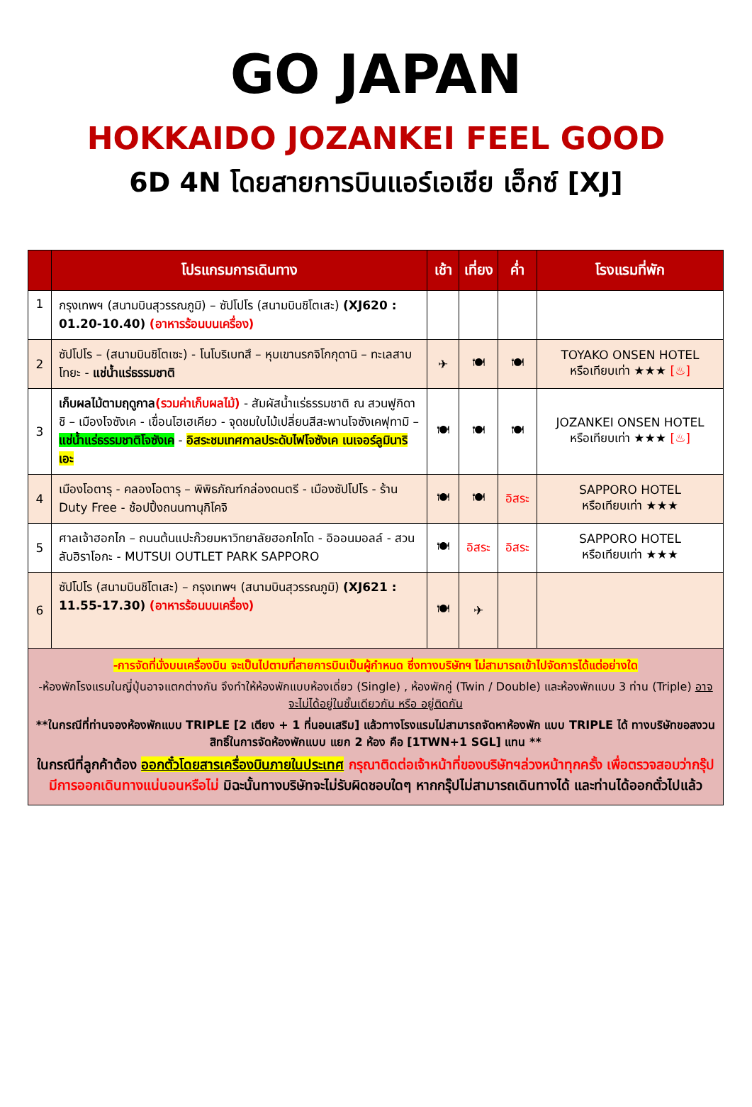GO JAPAN
HOKKAIDO JOZANKEI FEEL GOOD
6D 4N โดยสายการบินแอร์เอเชีย เอ็กซ์ [XJ]
| | โปรแกรมการเดินทาง | เช้า | เที่ยง | ค่ำ | โรงแรมที่พัก |
| --- | --- | --- | --- | --- | --- |
| 1 | กรุงเทพฯ (สนามบินสุวรรณภูมิ) – ซัปโปโร (สนามบินชิโตเสะ) (XJ620 : 01.20-10.40) (อาหารร้อนบนเครื่อง) | | | | |
| 2 | ซัปโปโร – (สนามบินชิโตเซะ) - โนโบริเบทสึ – หุบเขานรกจิโกกุดานิ – ทะเลสาบโทยะ - แช่น้ำแร่ธรรมชาติ | ✈ | 🍽 | 🍽 | TOYAKO ONSEN HOTEL หรือเทียบเท่า ★★★ [♨] |
| 3 | เก็บผลไม้ตามฤดูกาล (รวมค่าเก็บผลไม้) - สัมผัสน้ำแร่ธรรมชาติ ณ สวนฟูกิดาชิ – เมืองโจซังเค - เขื่อนโฮเฮเคียว - จุดชมใบไม้เปลี่ยนสีสะพานโจซังเคฟุทามิ – แช่น้ำแร่ธรรมชาติโจซังเค - อิสระชมเทศกาลประดับไฟโจซังเค เนเจอร์ลูมินาริเอะ | 🍽 | 🍽 | 🍽 | JOZANKEI ONSEN HOTEL หรือเทียบเท่า ★★★ [♨] |
| 4 | เมืองโอตารุ - คลองโอตารุ – พิพิธภัณฑ์กล่องดนตรี - เมืองซัปโปโร - ร้าน Duty Free - ช้อปปิ้งถนนทานุกิโคจิ | 🍽 | 🍽 | อิสระ | SAPPORO HOTEL หรือเทียบเท่า ★★★ |
| 5 | ศาลเจ้าฮอกไก – ถนนต้นแปะก๊วยมหาวิทยาลัยฮอกไกโด - อิออนมอลล์ - สวนลับฮิราโอกะ - MUTSUI OUTLET PARK SAPPORO | 🍽 | อิสระ | อิสระ | SAPPORO HOTEL หรือเทียบเท่า ★★★ |
| 6 | ซัปโปโร (สนามบินชิโตเสะ) – กรุงเทพฯ (สนามบินสุวรรณภูมิ) (XJ621 : 11.55-17.30) (อาหารร้อนบนเครื่อง) | 🍽 | ✈ | | |
| -การจัดที่นั่งบนเครื่องบิน จะเป็นไปตามที่สายการบินเป็นผู้กำหนด ซึ่งทางบริษัทฯ ไม่สามารถเข้าไปจัดการได้แต่อย่างใด -ห้องพักโรงแรมในญี่ปุ่นอาจแตกต่างกัน จึงทำให้ห้องพักแบบห้องเดี่ยว (Single) , ห้องพักคู่ (Twin / Double) และห้องพักแบบ 3 ท่าน (Triple) อาจจะไม่ได้อยู่ในชั้นเดียวกัน หรือ อยู่ติดกัน **ในกรณีที่ท่านจองห้องพักแบบ TRIPLE [2 เตียง + 1 ที่นอนเสริม] แล้วทางโรงแรมไม่สามารถจัดหาห้องพัก แบบ TRIPLE ได้ ทางบริษัทขอสงวนสิทธิ์ในการจัดห้องพักแบบ แยก 2 ห้อง คือ [1TWN+1 SGL] แทน ** ในกรณีที่ลูกค้าต้อง ออกตั๋วโดยสารเครื่องบินภายในประเทศ กรุณาติดต่อเจ้าหน้าที่ของบริษัทฯล่วงหน้าทุกครั้ง เพื่อตรวจสอบว่ากรุ๊ปมีการออกเดินทางแน่นอนหรือไม่ มิฉะนั้นทางบริษัทจะไม่รับผิดชอบใดๆ หากกรุ๊ปไม่สามารถเดินทางได้ และท่านได้ออกตั๋วไปแล้ว | | | | | |